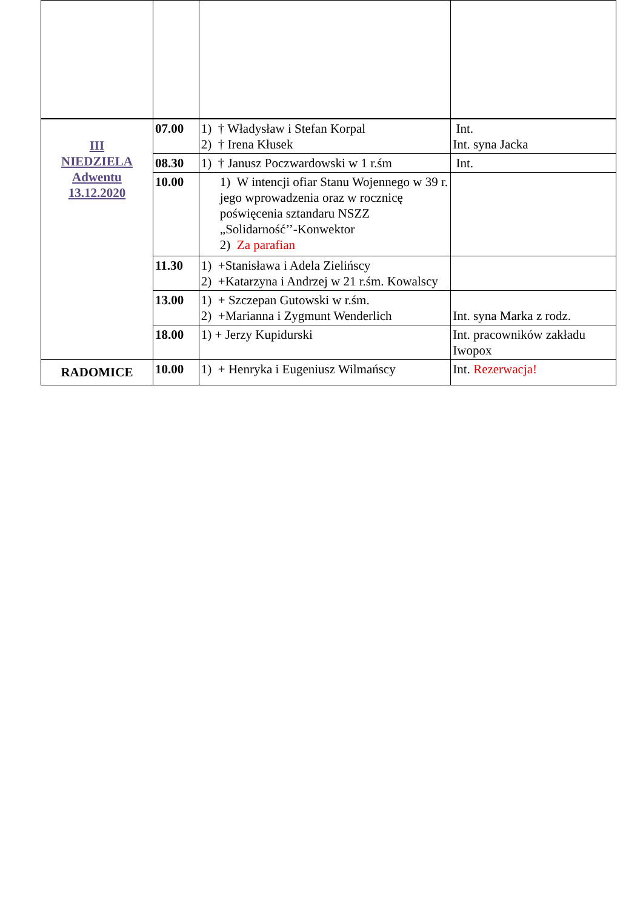| III NIEDZIELA Adwentu 13.12.2020 | 07.00 | 1) † Władysław i Stefan Korpal 2) † Irena Kłusek | Int. Int. syna Jacka |
| | 08.30 | 1) † Janusz Poczwardowski w 1 r.śm | Int. |
| | 10.00 | 1) W intencji ofiar Stanu Wojennego w 39 r. jego wprowadzenia oraz w rocznicę poświęcenia sztandaru NSZZ „Solidarność’’-Konwektor 2) Za parafian | |
| | 11.30 | 1) +Stanisława i Adela Zielińscy 2) +Katarzyna i Andrzej w 21 r.śm. Kowalscy | |
| | 13.00 | 1) + Szczepan Gutowski w r.śm. 2) +Marianna i Zygmunt Wenderlich | Int. syna Marka z rodz. |
| | 18.00 | 1) + Jerzy Kupidurski | Int. pracowników zakładu Iwopox |
| RADOMICE | 10.00 | 1) + Henryka i Eugeniusz Wilmańscy | Int. Rezerwacja! |